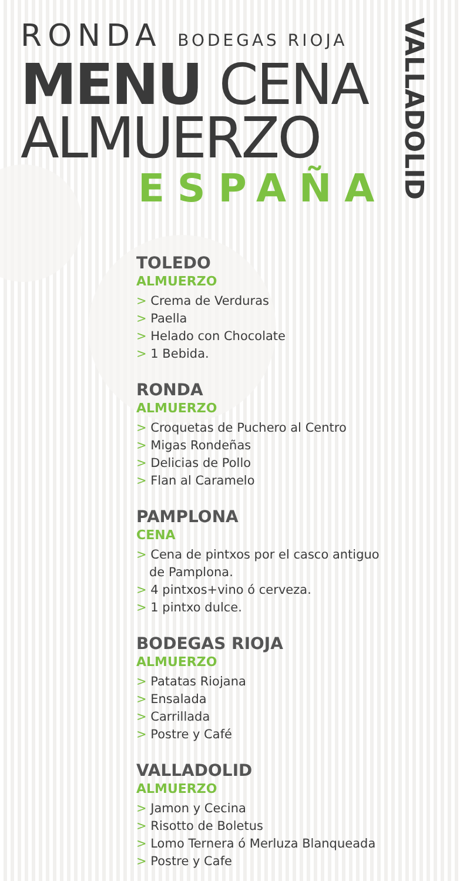RONDA BODEGAS RIOJA
MENU CENA
ALMUERZO
ESPAÑA
VALLADOLID
TOLEDO
ALMUERZO
> Crema de Verduras
> Paella
> Helado con Chocolate
> 1 Bebida.
RONDA
ALMUERZO
> Croquetas de Puchero al Centro
> Migas Rondeñas
> Delicias de Pollo
> Flan al Caramelo
PAMPLONA
CENA
> Cena de pintxos por el casco antiguo de Pamplona.
> 4 pintxos+vino ó cerveza.
> 1 pintxo dulce.
BODEGAS RIOJA
ALMUERZO
> Patatas Riojana
> Ensalada
> Carrillada
> Postre y Café
VALLADOLID
ALMUERZO
> Jamon y Cecina
> Risotto de Boletus
> Lomo Ternera ó Merluza Blanqueada
> Postre y Cafe